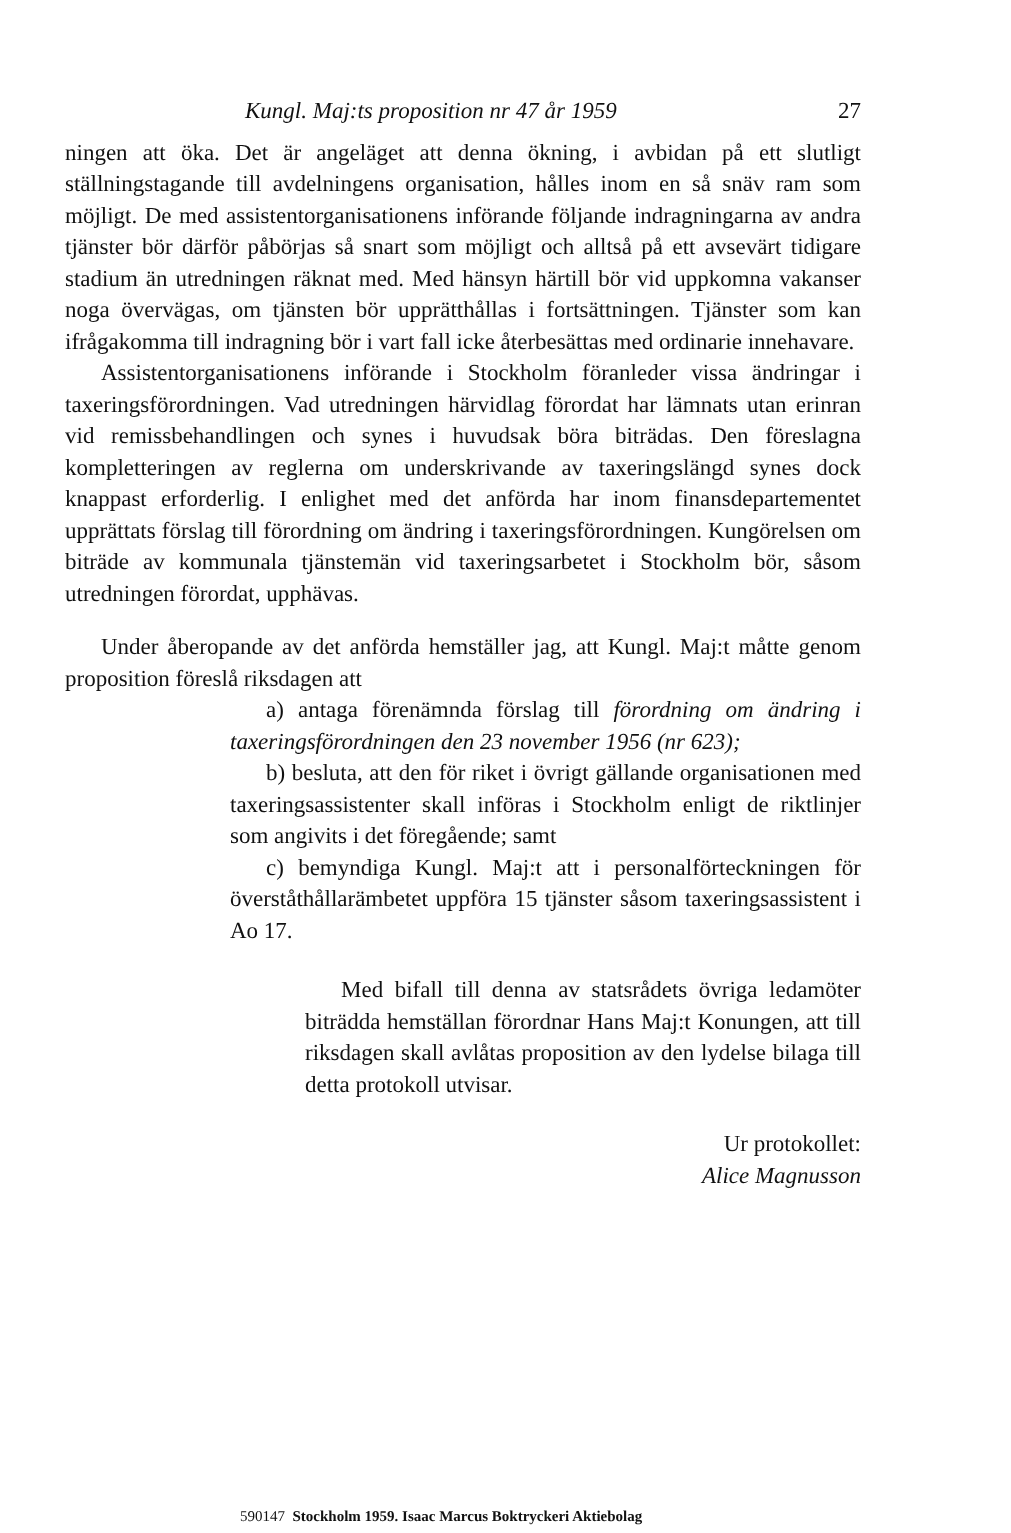Kungl. Maj:ts proposition nr 47 år 1959 27
ningen att öka. Det är angeläget att denna ökning, i avbidan på ett slutligt ställningstagande till avdelningens organisation, hålles inom en så snäv ram som möjligt. De med assistentorganisationens införande följande indragningarna av andra tjänster bör därför påbörjas så snart som möjligt och alltså på ett avsevärt tidigare stadium än utredningen räknat med. Med hänsyn härtill bör vid uppkomna vakanser noga övervägas, om tjänsten bör upprätthållas i fortsättningen. Tjänster som kan ifrågakomma till indragning bör i vart fall icke återbesättas med ordinarie innehavare.
Assistentorganisationens införande i Stockholm föranleder vissa ändringar i taxeringsförordningen. Vad utredningen härvidlag förordat har lämnats utan erinran vid remissbehandlingen och synes i huvudsak böra biträdas. Den föreslagna kompletteringen av reglerna om underskrivande av taxeringslängd synes dock knappast erforderlig. I enlighet med det anförda har inom finansdepartementet upprättats förslag till förordning om ändring i taxeringsförordningen. Kungörelsen om biträde av kommunala tjänstemän vid taxeringsarbetet i Stockholm bör, såsom utredningen förordat, upphävas.
Under åberopande av det anförda hemställer jag, att Kungl. Maj:t måtte genom proposition föreslå riksdagen att
a) antaga förenämnda förslag till förordning om ändring i taxeringsförordningen den 23 november 1956 (nr 623);
b) besluta, att den för riket i övrigt gällande organisationen med taxeringsassistenter skall införas i Stockholm enligt de riktlinjer som angivits i det föregående; samt
c) bemyndiga Kungl. Maj:t att i personalförteckningen för överståthållarämbetet uppföra 15 tjänster såsom taxeringsassistent i Ao 17.
Med bifall till denna av statsrådets övriga ledamöter biträdda hemställan förordnar Hans Maj:t Konungen, att till riksdagen skall avlåtas proposition av den lydelse bilaga till detta protokoll utvisar.
Ur protokollet:
Alice Magnusson
590147 Stockholm 1959. Isaac Marcus Boktryckeri Aktiebolag